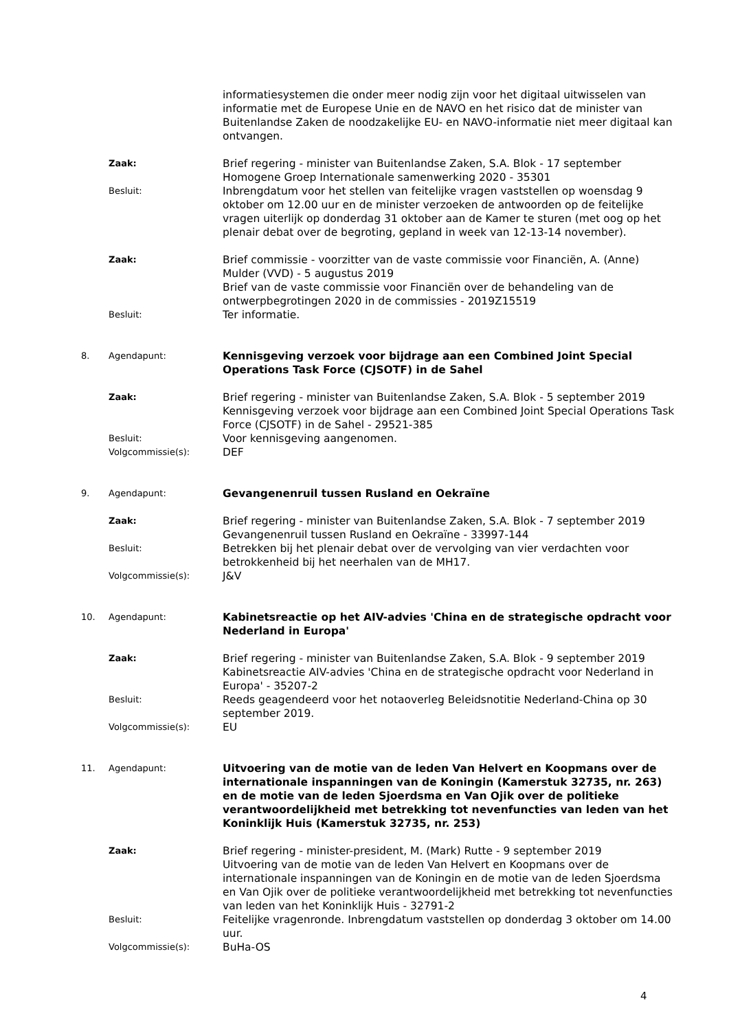informatiesystemen die onder meer nodig zijn voor het digitaal uitwisselen van informatie met de Europese Unie en de NAVO en het risico dat de minister van Buitenlandse Zaken de noodzakelijke EU- en NAVO-informatie niet meer digitaal kan ontvangen.
Zaak:
Brief regering - minister van Buitenlandse Zaken, S.A. Blok - 17 september
Homogene Groep Internationale samenwerking 2020 - 35301
Besluit:
Inbrengdatum voor het stellen van feitelijke vragen vaststellen op woensdag 9 oktober om 12.00 uur en de minister verzoeken de antwoorden op de feitelijke vragen uiterlijk op donderdag 31 oktober aan de Kamer te sturen (met oog op het plenair debat over de begroting, gepland in week van 12-13-14 november).
Zaak:
Brief commissie - voorzitter van de vaste commissie voor Financiën, A. (Anne) Mulder (VVD) - 5 augustus 2019
Brief van de vaste commissie voor Financiën over de behandeling van de ontwerpbegrotingen 2020 in de commissies - 2019Z15519
Besluit:
Ter informatie.
8. Agendapunt:
Kennisgeving verzoek voor bijdrage aan een Combined Joint Special Operations Task Force (CJSOTF) in de Sahel
Zaak:
Brief regering - minister van Buitenlandse Zaken, S.A. Blok - 5 september 2019
Kennisgeving verzoek voor bijdrage aan een Combined Joint Special Operations Task Force (CJSOTF) in de Sahel - 29521-385
Besluit:
Voor kennisgeving aangenomen.
Volgcommissie(s):
DEF
9. Agendapunt:
Gevangenenruil tussen Rusland en Oekraïne
Zaak:
Brief regering - minister van Buitenlandse Zaken, S.A. Blok - 7 september 2019
Gevangenenruil tussen Rusland en Oekraïne - 33997-144
Besluit:
Betrekken bij het plenair debat over de vervolging van vier verdachten voor betrokkenheid bij het neerhalen van de MH17.
Volgcommissie(s):
J&V
10. Agendapunt:
Kabinetsreactie op het AIV-advies 'China en de strategische opdracht voor Nederland in Europa'
Zaak:
Brief regering - minister van Buitenlandse Zaken, S.A. Blok - 9 september 2019
Kabinetsreactie AIV-advies 'China en de strategische opdracht voor Nederland in Europa' - 35207-2
Besluit:
Reeds geagendeerd voor het notaoverleg Beleidsnotitie Nederland-China op 30 september 2019.
Volgcommissie(s):
EU
11. Agendapunt:
Uitvoering van de motie van de leden Van Helvert en Koopmans over de internationale inspanningen van de Koningin (Kamerstuk 32735, nr. 263) en de motie van de leden Sjoerdsma en Van Ojik over de politieke verantwoordelijkheid met betrekking tot nevenfuncties van leden van het Koninklijk Huis (Kamerstuk 32735, nr. 253)
Zaak:
Brief regering - minister-president, M. (Mark) Rutte - 9 september 2019
Uitvoering van de motie van de leden Van Helvert en Koopmans over de internationale inspanningen van de Koningin en de motie van de leden Sjoerdsma en Van Ojik over de politieke verantwoordelijkheid met betrekking tot nevenfuncties van leden van het Koninklijk Huis - 32791-2
Besluit:
Feitelijke vragenronde. Inbrengdatum vaststellen op donderdag 3 oktober om 14.00 uur.
Volgcommissie(s):
BuHa-OS
4